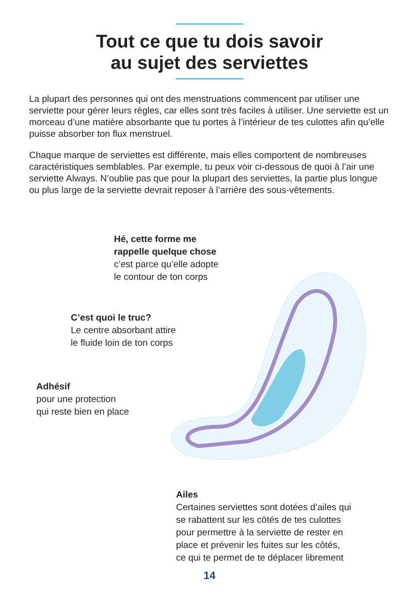Tout ce que tu dois savoir
au sujet des serviettes
La plupart des personnes qui ont des menstruations commencent par utiliser une serviette pour gérer leurs règles, car elles sont très faciles à utiliser. Une serviette est un morceau d’une matière absorbante que tu portes à l’intérieur de tes culottes afin qu’elle puisse absorber ton flux menstruel.
Chaque marque de serviettes est différente, mais elles comportent de nombreuses caractéristiques semblables. Par exemple, tu peux voir ci-dessous de quoi à l’air une serviette Always. N’oublie pas que pour la plupart des serviettes, la partie plus longue ou plus large de la serviette devrait reposer à l’arrière des sous-vêtements.
Hé, cette forme me
rappelle quelque chose
c’est parce qu’elle adopte
le contour de ton corps
C’est quoi le truc?
Le centre absorbant attire
le fluide loin de ton corps
Adhésif
pour une protection
qui reste bien en place
Ailes
Certaines serviettes sont dotées d’ailes qui
se rabattent sur les côtés de tes culottes
pour permettre à la serviette de rester en
place et prévenir les fuites sur les côtés,
ce qui te permet de te déplacer librement
14